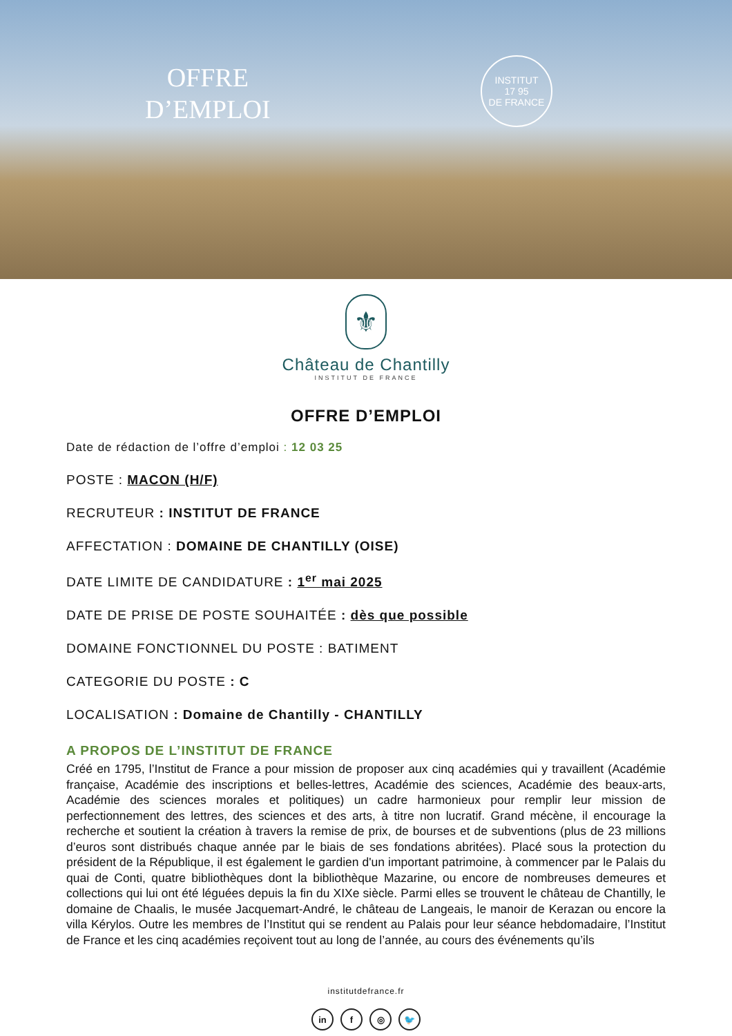OFFRE
D’EMPLOI
INSTITUT
17 95
DE FRANCE
⚜
Château de Chantilly
INSTITUT DE FRANCE
OFFRE D’EMPLOI
Date de rédaction de l’offre d’emploi : 12 03 25
POSTE : MACON (H/F)
RECRUTEUR : INSTITUT DE FRANCE
AFFECTATION : DOMAINE DE CHANTILLY (OISE)
DATE LIMITE DE CANDIDATURE : 1<sup>er</sup> mai 2025
DATE DE PRISE DE POSTE SOUHAITÉE : dès que possible
DOMAINE FONCTIONNEL DU POSTE : BATIMENT
CATEGORIE DU POSTE : C
LOCALISATION : Domaine de Chantilly - CHANTILLY
A PROPOS DE L’INSTITUT DE FRANCE
Créé en 1795, l’Institut de France a pour mission de proposer aux cinq académies qui y travaillent (Académie française, Académie des inscriptions et belles-lettres, Académie des sciences, Académie des beaux-arts, Académie des sciences morales et politiques) un cadre harmonieux pour remplir leur mission de perfectionnement des lettres, des sciences et des arts, à titre non lucratif. Grand mécène, il encourage la recherche et soutient la création à travers la remise de prix, de bourses et de subventions (plus de 23 millions d’euros sont distribués chaque année par le biais de ses fondations abritées). Placé sous la protection du président de la République, il est également le gardien d'un important patrimoine, à commencer par le Palais du quai de Conti, quatre bibliothèques dont la bibliothèque Mazarine, ou encore de nombreuses demeures et collections qui lui ont été léguées depuis la fin du XIXe siècle. Parmi elles se trouvent le château de Chantilly, le domaine de Chaalis, le musée Jacquemart-André, le château de Langeais, le manoir de Kerazan ou encore la villa Kérylos. Outre les membres de l’Institut qui se rendent au Palais pour leur séance hebdomadaire, l’Institut de France et les cinq académies reçoivent tout au long de l’année, au cours des événements qu’ils
institutdefrance.fr
in f ◎ 🐦